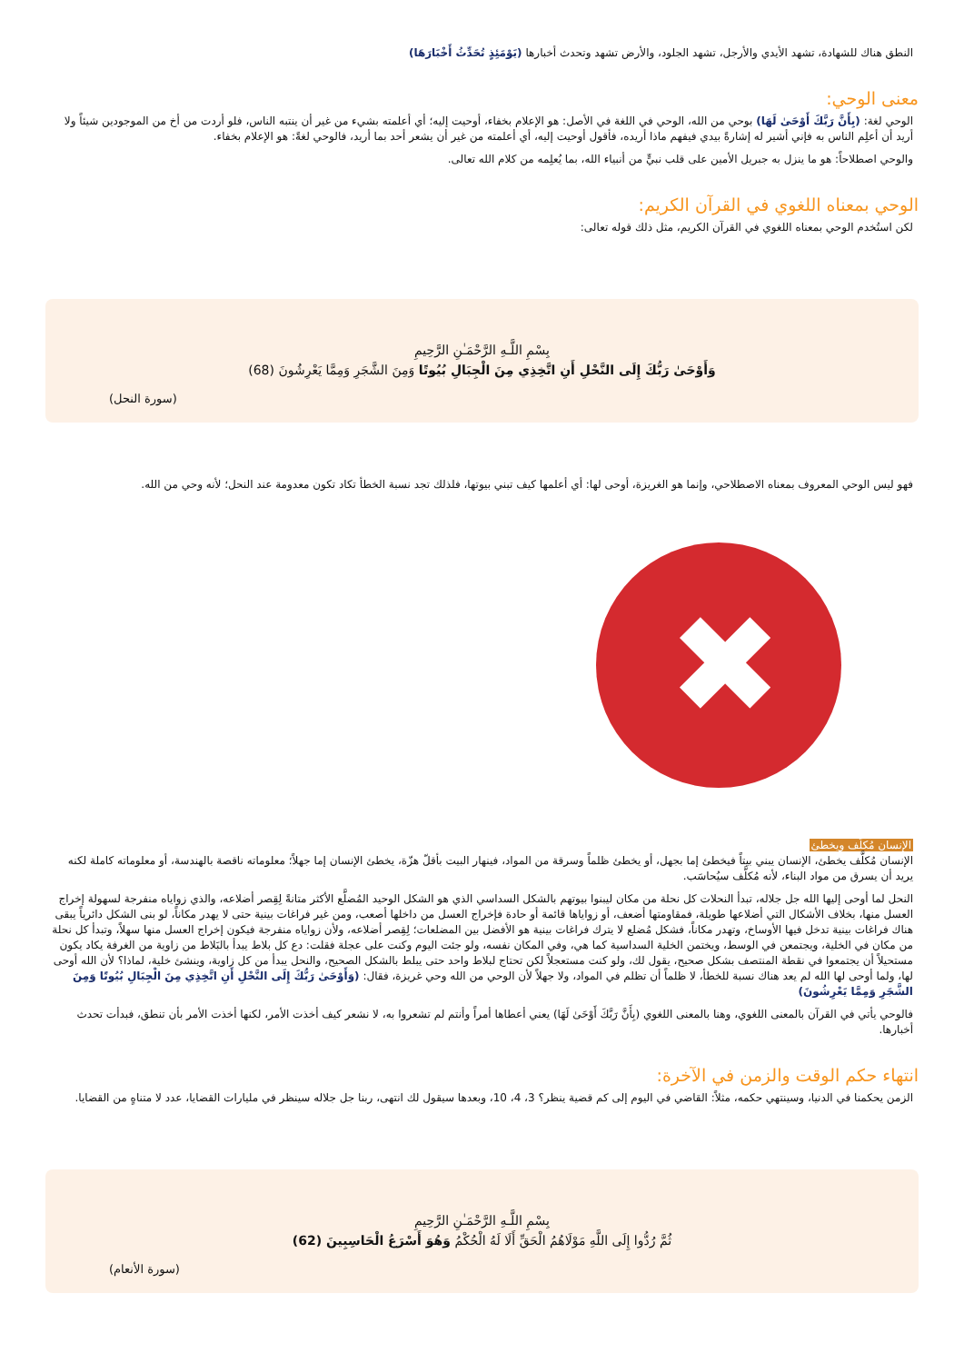النطق هناك للشهادة، تشهد الأيدي والأرجل، تشهد الجلود، والأرض تشهد وتحدث أخبارها (يَوْمَئِذٍ تُحَدِّثُ أَخْبَارَهَا)
معنى الوحي:
الوحي لغة: (بِأَنَّ رَبَّكَ أَوْحَىٰ لَهَا) بوحي من الله، الوحي في اللغة في الأصل: هو الإعلام بخفاء، أوحيت إليه؛ أي أعلمته بشيء من غير أن ينتبه الناس، فلو أردت من أخ من الموجودين شيئاً ولا أريد أن أعلِم الناس به فإني أشير له إشارةً بيدي فيفهم ماذا أريده، فأقول أوحيت إليه، أي أعلمته من غير أن يشعر أحد بما أريد، فالوحي لغةً: هو الإعلام بخفاء.
والوحي اصطلاحاً: هو ما ينزل به جبريل الأمين على قلب نبيٍّ من أنبياء الله، بما يُعلِمه من كلام الله تعالى.
الوحي بمعناه اللغوي في القرآن الكريم:
لكن استُخدم الوحي بمعناه اللغوي في القرآن الكريم، مثل ذلك قوله تعالى:
بِسْمِ اللَّـهِ الرَّحْمَـٰنِ الرَّحِيمِ
وَأَوْحَىٰ رَبُّكَ إِلَى النَّحْلِ أَنِ اتَّخِذِي مِنَ الْجِبَالِ بُيُوتًا وَمِنَ الشَّجَرِ وَمِمَّا يَعْرِشُونَ (68)
(سورة النحل)
فهو ليس الوحي المعروف بمعناه الاصطلاحي، وإنما هو الغريزة، أوحى لها: أي أعلمها كيف تبني بيوتها، فلذلك تجد نسبة الخطأ تكاد تكون معدومة عند النحل؛ لأنه وحي من الله.
✖
الإنسان مُكلَّف ويخطئ
الإنسان مُكلَّف يخطئ، الإنسان يبني بيتاً فيخطئ إما بجهل، أو يخطئ ظلماً وسرقة من المواد، فينهار البيت بأقلّ هزّة، يخطئ الإنسان إما جهلاً؛ معلوماته ناقصة بالهندسة، أو معلوماته كاملة لكنه يريد أن يسرق من مواد البناء، لأنه مُكلَّف سيُحاسَب.
النحل لما أوحى إليها الله جل جلاله، تبدأ النحلات كل نحلة من مكان ليبنوا بيوتهم بالشكل السداسي الذي هو الشكل الوحيد المُضلَّع الأكثر متانةً لِقِصر أضلاعه، والذي زواياه منفرجة لسهولة إخراج العسل منها، بخلاف الأشكال التي أضلاعها طويلة، فمقاومتها أضعف، أو زواياها قائمة أو حادة فإخراج العسل من داخلها أصعب، ومن غير فراغات بينية حتى لا يهدر مكاناً، لو بنى الشكل دائرياً يبقى هناك فراغات بينية تدخل فيها الأوساخ، وتهدر مكاناً، فشكل مُضلع لا يترك فراغات بينية هو الأفضل بين المضلعات؛ لِقِصر أضلاعه، ولأن زواياه منفرجة فيكون إخراج العسل منها سهلاً، وتبدأ كل نحلة من مكان في الخلية، ويجتمعن في الوسط، ويختمن الخلية السداسية كما هي، وفي المكان نفسه، ولو جئت اليوم وكنت على عجلة فقلت: دع كل بلاط يبدأ بالبَلاط من زاوية من الغرفة يكاد يكون مستحيلاً أن يجتمعوا في نقطة المنتصف بشكل صحيح، يقول لك، ولو كنت مستعجلاً لكن تحتاج لبلاط واحد حتى يبلط بالشكل الصحيح، والنحل يبدأ من كل زاوية، وينشئ خلية، لماذا؟ لأن الله أوحى لها، ولما أوحى لها الله لم يعد هناك نسبة للخطأ، لا ظلماً أن تظلم في المواد، ولا جهلاً لأن الوحي من الله وحي غريزة، فقال: (وَأَوْحَىٰ رَبُّكَ إِلَى النَّحْلِ أَنِ اتَّخِذِي مِنَ الْجِبَالِ بُيُوتًا وَمِنَ الشَّجَرِ وَمِمَّا يَعْرِشُونَ)
فالوحي يأتي في القرآن بالمعنى اللغوي، وهنا بالمعنى اللغوي (بِأَنَّ رَبَّكَ أَوْحَىٰ لَهَا) يعني أعطاها أمراً وأنتم لم تشعروا به، لا نشعر كيف أخذت الأمر، لكنها أخذت الأمر بأن تنطق، فبدأت تحدث أخبارها.
انتهاء حكم الوقت والزمن في الآخرة:
الزمن يحكمنا في الدنيا، وسينتهي حكمه، مثلاً: القاضي في اليوم إلى كم قضية ينظر؟ 3، 4، 10، وبعدها سيقول لك انتهى، ربنا جل جلاله سينظر في مليارات القضايا، عدد لا متناهٍ من القضايا.
بِسْمِ اللَّـهِ الرَّحْمَـٰنِ الرَّحِيمِ
ثُمَّ رُدُّوا إِلَى اللَّهِ مَوْلَاهُمُ الْحَقِّ أَلَا لَهُ الْحُكْمُ وَهُوَ أَسْرَعُ الْحَاسِبِينَ (62)
(سورة الأنعام)